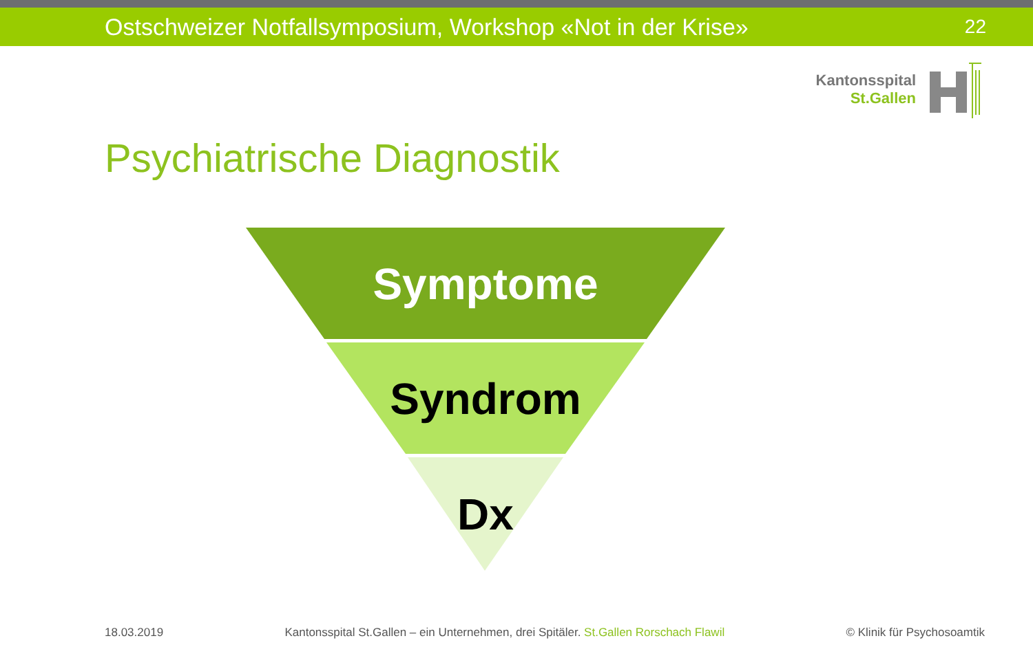Ostschweizer Notfallsymposium, Workshop «Not in der Krise» 22
Kantonsspital
St.Gallen
Psychiatrische Diagnostik
Symptome
Syndrom
Dx
18.03.2019 Kantonsspital St.Gallen – ein Unternehmen, drei Spitäler. St.Gallen Rorschach Flawil © Klinik für Psychosoamtik